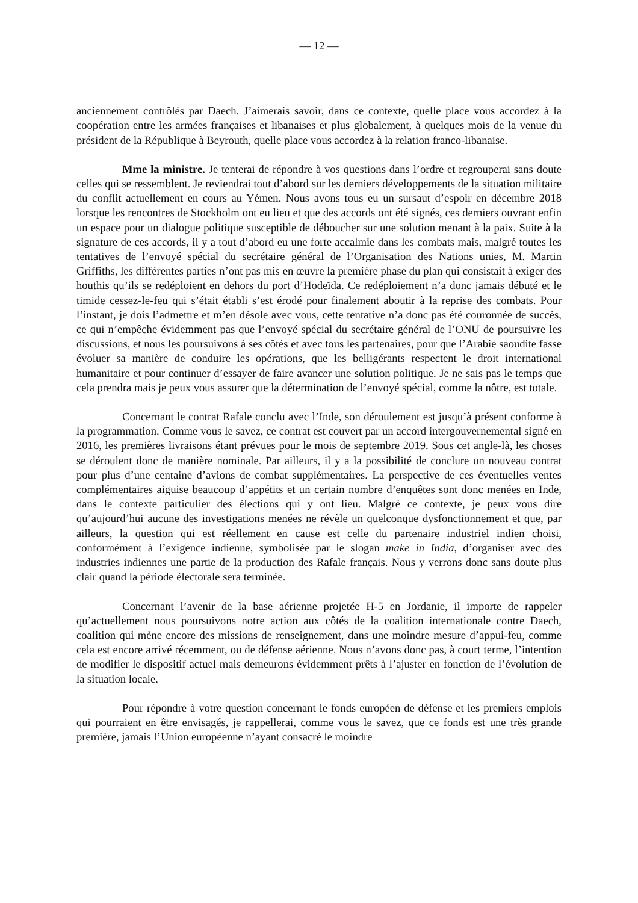— 12 —
anciennement contrôlés par Daech. J’aimerais savoir, dans ce contexte, quelle place vous accordez à la coopération entre les armées françaises et libanaises et plus globalement, à quelques mois de la venue du président de la République à Beyrouth, quelle place vous accordez à la relation franco-libanaise.
Mme la ministre. Je tenterai de répondre à vos questions dans l’ordre et regrouperai sans doute celles qui se ressemblent. Je reviendrai tout d’abord sur les derniers développements de la situation militaire du conflit actuellement en cours au Yémen. Nous avons tous eu un sursaut d’espoir en décembre 2018 lorsque les rencontres de Stockholm ont eu lieu et que des accords ont été signés, ces derniers ouvrant enfin un espace pour un dialogue politique susceptible de déboucher sur une solution menant à la paix. Suite à la signature de ces accords, il y a tout d’abord eu une forte accalmie dans les combats mais, malgré toutes les tentatives de l’envoyé spécial du secrétaire général de l’Organisation des Nations unies, M. Martin Griffiths, les différentes parties n’ont pas mis en œuvre la première phase du plan qui consistait à exiger des houthis qu’ils se redéploient en dehors du port d’Hodeïda. Ce redéploiement n’a donc jamais débuté et le timide cessez-le-feu qui s’était établi s’est érodé pour finalement aboutir à la reprise des combats. Pour l’instant, je dois l’admettre et m’en désole avec vous, cette tentative n’a donc pas été couronnée de succès, ce qui n’empêche évidemment pas que l’envoyé spécial du secrétaire général de l’ONU de poursuivre les discussions, et nous les poursuivons à ses côtés et avec tous les partenaires, pour que l’Arabie saoudite fasse évoluer sa manière de conduire les opérations, que les belligérants respectent le droit international humanitaire et pour continuer d’essayer de faire avancer une solution politique. Je ne sais pas le temps que cela prendra mais je peux vous assurer que la détermination de l’envoyé spécial, comme la nôtre, est totale.
Concernant le contrat Rafale conclu avec l’Inde, son déroulement est jusqu’à présent conforme à la programmation. Comme vous le savez, ce contrat est couvert par un accord intergouvernemental signé en 2016, les premières livraisons étant prévues pour le mois de septembre 2019. Sous cet angle-là, les choses se déroulent donc de manière nominale. Par ailleurs, il y a la possibilité de conclure un nouveau contrat pour plus d’une centaine d’avions de combat supplémentaires. La perspective de ces éventuelles ventes complémentaires aiguise beaucoup d’appétits et un certain nombre d’enquêtes sont donc menées en Inde, dans le contexte particulier des élections qui y ont lieu. Malgré ce contexte, je peux vous dire qu’aujourd’hui aucune des investigations menées ne révèle un quelconque dysfonctionnement et que, par ailleurs, la question qui est réellement en cause est celle du partenaire industriel indien choisi, conformément à l’exigence indienne, symbolisée par le slogan make in India, d’organiser avec des industries indiennes une partie de la production des Rafale français. Nous y verrons donc sans doute plus clair quand la période électorale sera terminée.
Concernant l’avenir de la base aérienne projetée H-5 en Jordanie, il importe de rappeler qu’actuellement nous poursuivons notre action aux côtés de la coalition internationale contre Daech, coalition qui mène encore des missions de renseignement, dans une moindre mesure d’appui-feu, comme cela est encore arrivé récemment, ou de défense aérienne. Nous n’avons donc pas, à court terme, l’intention de modifier le dispositif actuel mais demeurons évidemment prêts à l’ajuster en fonction de l’évolution de la situation locale.
Pour répondre à votre question concernant le fonds européen de défense et les premiers emplois qui pourraient en être envisagés, je rappellerai, comme vous le savez, que ce fonds est une très grande première, jamais l’Union européenne n’ayant consacré le moindre